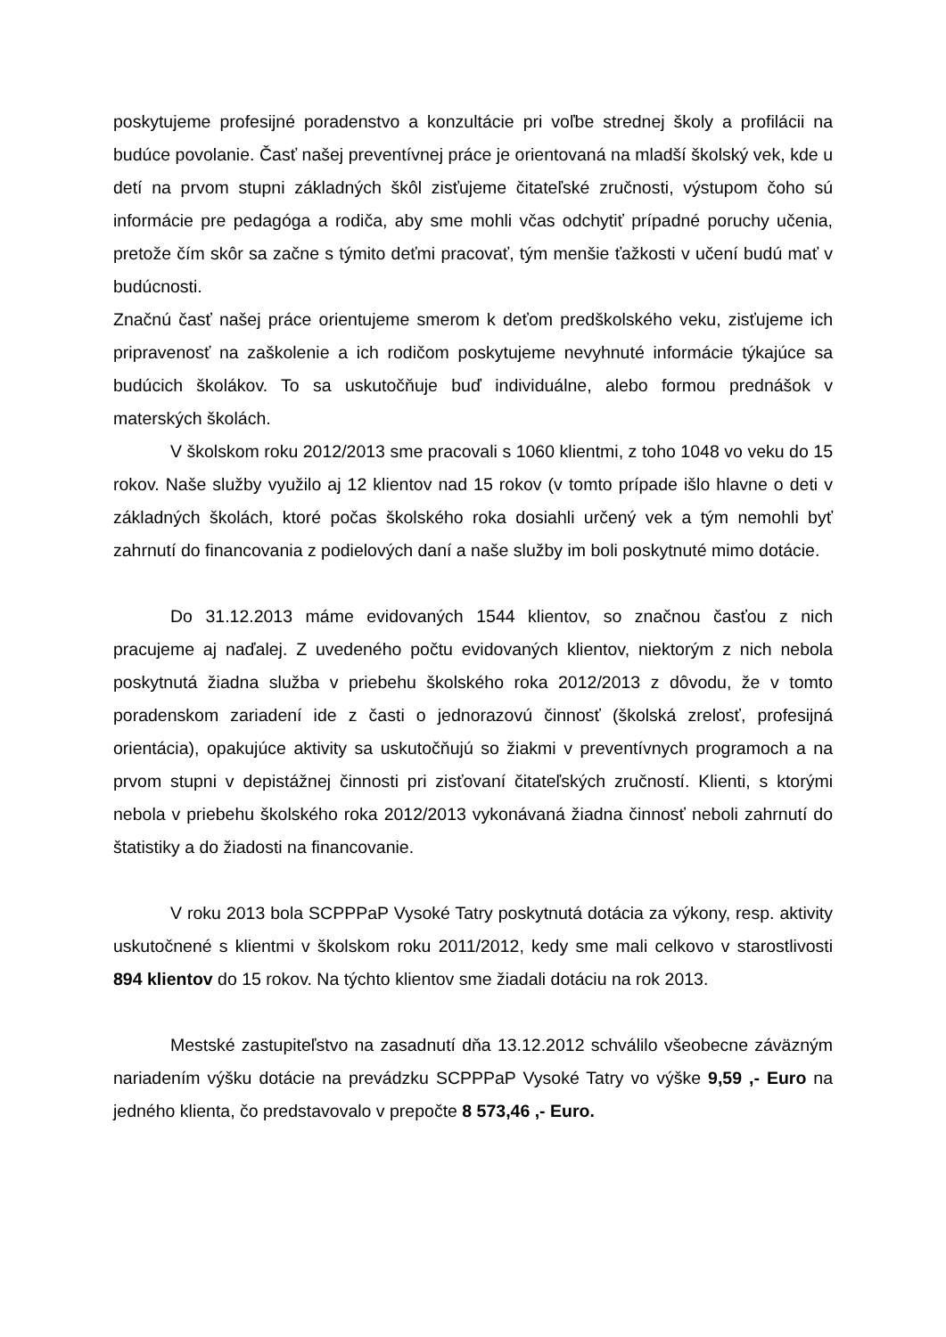poskytujeme profesijné poradenstvo a konzultácie pri voľbe strednej školy a profilácii na budúce povolanie. Časť našej preventívnej práce je orientovaná na mladší školský vek, kde u detí na prvom stupni základných škôl zisťujeme čitateľské zručnosti, výstupom čoho sú informácie pre pedagóga a rodiča, aby sme mohli včas odchytiť prípadné poruchy učenia, pretože čím skôr sa začne s týmito deťmi pracovať, tým menšie ťažkosti v učení budú mať v budúcnosti.
Značnú časť našej práce orientujeme smerom k deťom predškolského veku, zisťujeme ich pripravenosť na zaškolenie a ich rodičom poskytujeme nevyhnuté informácie týkajúce sa budúcich školákov. To sa uskutočňuje buď individuálne, alebo formou prednášok v materských školách.
V školskom roku 2012/2013 sme pracovali s 1060 klientmi, z toho 1048 vo veku do 15 rokov. Naše služby využilo aj 12 klientov nad 15 rokov (v tomto prípade išlo hlavne o deti v základných školách, ktoré počas školského roka dosiahli určený vek a tým nemohli byť zahrnutí do financovania z podielových daní a naše služby im boli poskytnuté mimo dotácie.
Do 31.12.2013 máme evidovaných 1544 klientov, so značnou časťou z nich pracujeme aj naďalej. Z uvedeného počtu evidovaných klientov, niektorým z nich nebola poskytnutá žiadna služba v priebehu školského roka 2012/2013 z dôvodu, že v tomto poradenskom zariadení ide z časti o jednorazovú činnosť (školská zrelosť, profesijná orientácia), opakujúce aktivity sa uskutočňujú so žiakmi v preventívnych programoch a na prvom stupni v depistážnej činnosti pri zisťovaní čitateľských zručností. Klienti, s ktorými nebola v priebehu školského roka 2012/2013 vykonávaná žiadna činnosť neboli zahrnutí do štatistiky a do žiadosti na financovanie.
V roku 2013 bola SCPPPaP Vysoké Tatry poskytnutá dotácia za výkony, resp. aktivity uskutočnené s klientmi v školskom roku 2011/2012, kedy sme mali celkovo v starostlivosti 894 klientov do 15 rokov. Na týchto klientov sme žiadali dotáciu na rok 2013.
Mestské zastupiteľstvo na zasadnutí dňa 13.12.2012 schválilo všeobecne záväzným nariadením výšku dotácie na prevádzku SCPPPaP Vysoké Tatry vo výške 9,59 ,- Euro na jedného klienta, čo predstavovalo v prepočte 8 573,46 ,- Euro.